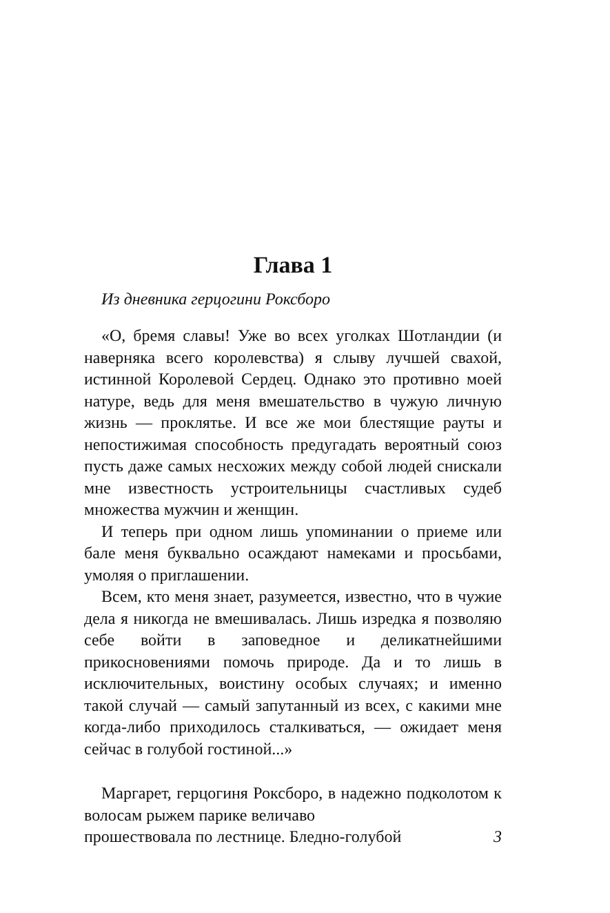Глава 1
Из дневника герцогини Роксборо
«О, бремя славы! Уже во всех уголках Шотландии (и наверняка всего королевства) я слыву лучшей свахой, истинной Королевой Сердец. Однако это противно моей натуре, ведь для меня вмешательство в чужую личную жизнь — проклятье. И все же мои блестящие рауты и непостижимая способность предугадать вероятный союз пусть даже самых несхожих между собой людей снискали мне известность устроительницы счастливых судеб множества мужчин и женщин.
И теперь при одном лишь упоминании о приеме или бале меня буквально осаждают намеками и просьбами, умоляя о приглашении.
Всем, кто меня знает, разумеется, известно, что в чужие дела я никогда не вмешивалась. Лишь изредка я позволяю себе войти в заповедное и деликатнейшими прикосновениями помочь природе. Да и то лишь в исключительных, воистину особых случаях; и именно такой случай — самый запутанный из всех, с какими мне когда-либо приходилось сталкиваться, — ожидает меня сейчас в голубой гостиной...»
Маргарет, герцогиня Роксборо, в надежно подколотом к волосам рыжем парике величаво
прошествовала по лестнице. Бледно-голубой 3